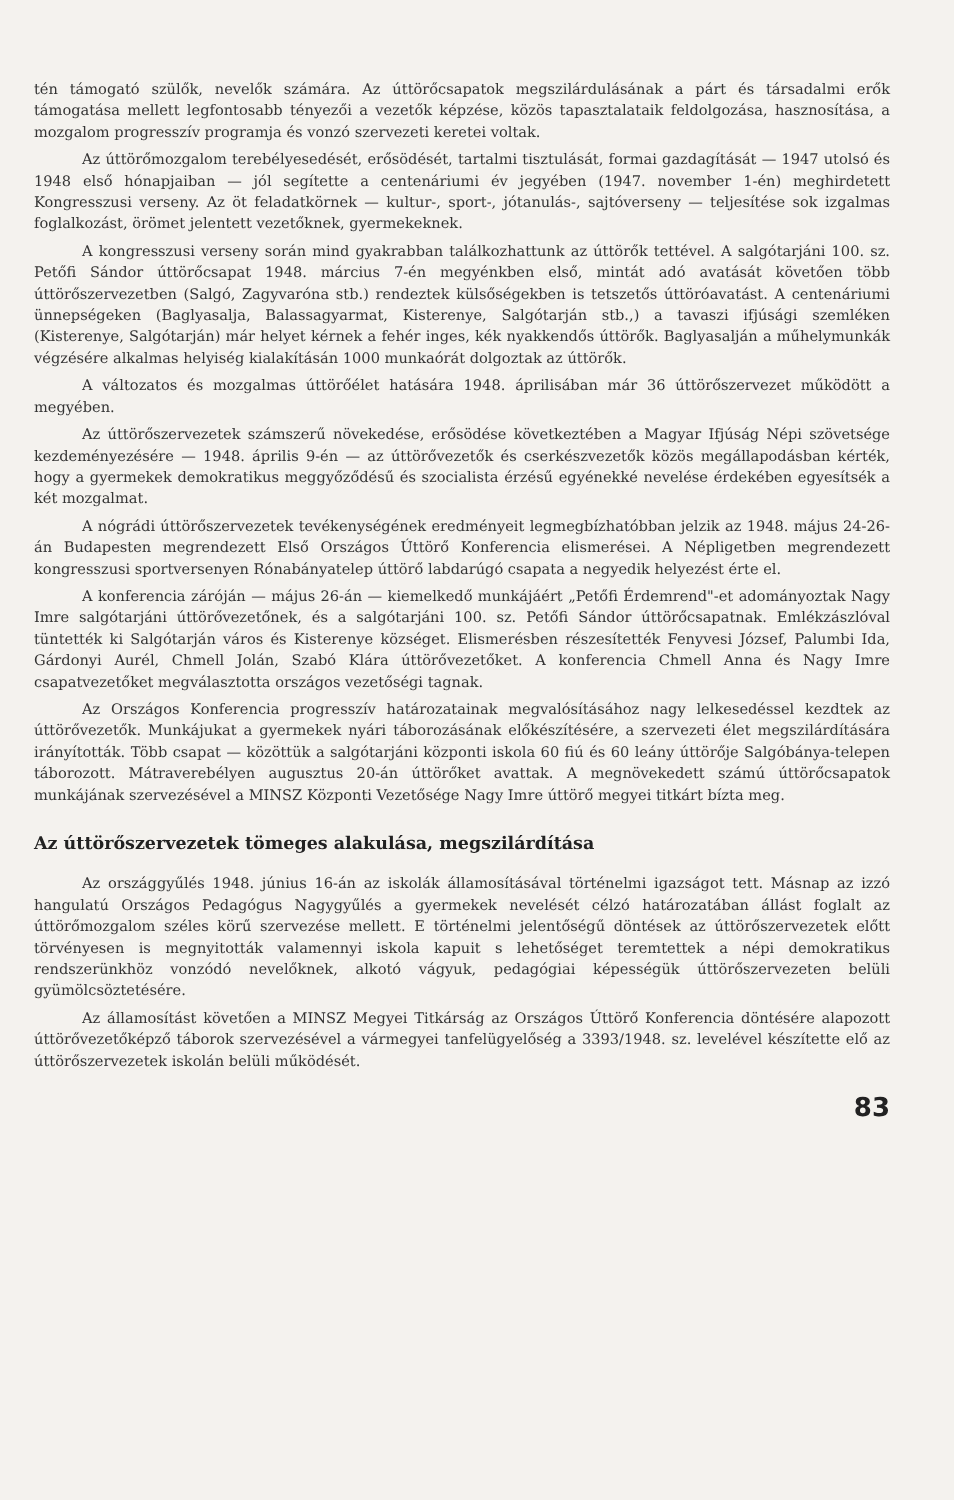tén támogató szülők, nevelők számára. Az úttörőcsapatok megszilárdulásának a párt és társadalmi erők támogatása mellett legfontosabb tényezői a vezetők képzése, közös tapasztalataik feldolgozása, hasznosítása, a mozgalom progresszív programja és vonzó szervezeti keretei voltak.
Az úttörőmozgalom terebélyesedését, erősödését, tartalmi tisztulását, formai gazdagítását — 1947 utolsó és 1948 első hónapjaiban — jól segítette a centenáriumi év jegyében (1947. november 1-én) meghirdetett Kongresszusi verseny. Az öt feladatkörnek — kultur-, sport-, jótanulás-, sajtóverseny — teljesítése sok izgalmas foglalkozást, örömet jelentett vezetőknek, gyermekeknek.
A kongresszusi verseny során mind gyakrabban találkozhattunk az úttörők tettével. A salgótarjáni 100. sz. Petőfi Sándor úttörőcsapat 1948. március 7-én megyénkben első, mintát adó avatását követően több úttörőszervezetben (Salgó, Zagyvaróna stb.) rendeztek külsőségekben is tetszetős úttöróavatást. A centenáriumi ünnepségeken (Baglyasalja, Balassagyarmat, Kisterenye, Salgótarján stb.,) a tavaszi ifjúsági szemléken (Kisterenye, Salgótarján) már helyet kérnek a fehér inges, kék nyakkendős úttörők. Baglyasalján a műhelymunkák végzésére alkalmas helyiség kialakításán 1000 munkaórát dolgoztak az úttörők.
A változatos és mozgalmas úttörőélet hatására 1948. áprilisában már 36 úttörőszervezet működött a megyében.
Az úttörőszervezetek számszerű növekedése, erősödése következtében a Magyar Ifjúság Népi szövetsége kezdeményezésére — 1948. április 9-én — az úttörővezetők és cserkészvezetők közös megállapodásban kérték, hogy a gyermekek demokratikus meggyőződésű és szocialista érzésű egyénekké nevelése érdekében egyesítsék a két mozgalmat.
A nógrádi úttörőszervezetek tevékenységének eredményeit legmegbízhatóbban jelzik az 1948. május 24-26-án Budapesten megrendezett Első Országos Úttörő Konferencia elismerései. A Népligetben megrendezett kongresszusi sportversenyen Rónabányatelep úttörő labdarúgó csapata a negyedik helyezést érte el.
A konferencia záróján — május 26-án — kiemelkedő munkájáért „Petőfi Érdemrend"-et adományoztak Nagy Imre salgótarjáni úttörővezetőnek, és a salgótarjáni 100. sz. Petőfi Sándor úttörőcsapatnak. Emlékzászlóval tüntették ki Salgótarján város és Kisterenye községet. Elismerésben részesítették Fenyvesi József, Palumbi Ida, Gárdonyi Aurél, Chmell Jolán, Szabó Klára úttörővezetőket. A konferencia Chmell Anna és Nagy Imre csapatvezetőket megválasztotta országos vezetőségi tagnak.
Az Országos Konferencia progresszív határozatainak megvalósításához nagy lelkesedéssel kezdtek az úttörővezetők. Munkájukat a gyermekek nyári táborozásának előkészítésére, a szervezeti élet megszilárdítására irányították. Több csapat — közöttük a salgótarjáni központi iskola 60 fiú és 60 leány úttörője Salgóbánya-telepen táborozott. Mátraverebélyen augusztus 20-án úttörőket avattak. A megnövekedett számú úttörőcsapatok munkájának szervezésével a MINSZ Központi Vezetősége Nagy Imre úttörő megyei titkárt bízta meg.
Az úttörőszervezetek tömeges alakulása, megszilárdítása
Az országgyűlés 1948. június 16-án az iskolák államosításával történelmi igazságot tett. Másnap az izzó hangulatú Országos Pedagógus Nagygyűlés a gyermekek nevelését célzó határozatában állást foglalt az úttörőmozgalom széles körű szervezése mellett. E történelmi jelentőségű döntések az úttörőszervezetek előtt törvényesen is megnyitották valamennyi iskola kapuit s lehetőséget teremtettek a népi demokratikus rendszerünkhöz vonzódó nevelőknek, alkotó vágyuk, pedagógiai képességük úttörőszervezeten belüli gyümölcsöztetésére.
Az államosítást követően a MINSZ Megyei Titkárság az Országos Úttörő Konferencia döntésére alapozott úttörővezetőképző táborok szervezésével a vármegyei tanfelügyelőség a 3393/1948. sz. levelével készítette elő az úttörőszervezetek iskolán belüli működését.
83